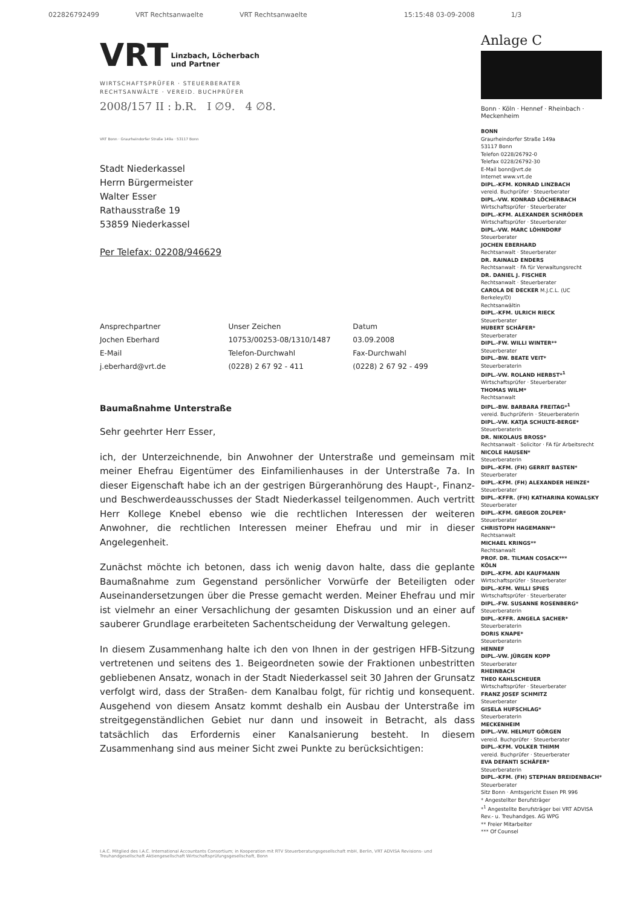022826792499 VRT Rechtsanwaelte VRT Rechtsanwaelte 15:15:48 03-09-2008 1/3
VRT Linzbach, Löcherbach
und Partner
WIRTSCHAFTSPRÜFER · STEUERBERATER
RECHTSANWÄLTE · VEREID. BUCHPRÜFER
2008/157 II : b.R. I ∅9. 4 ∅8.
VRT Bonn · Graurheindorfer Straße 149a · 53117 Bonn
Stadt Niederkassel
Herrn Bürgermeister
Walter Esser
Rathausstraße 19
53859 Niederkassel
Per Telefax: 02208/946629
| Ansprechpartner | Unser Zeichen | Datum |
| Jochen Eberhard | 10753/00253-08/1310/1487 | 03.09.2008 |
| E-Mail | Telefon-Durchwahl | Fax-Durchwahl |
| j.eberhard@vrt.de | (0228) 2 67 92 - 411 | (0228) 2 67 92 - 499 |
Baumaßnahme Unterstraße
Sehr geehrter Herr Esser,
ich, der Unterzeichnende, bin Anwohner der Unterstraße und gemeinsam mit meiner Ehefrau Eigentümer des Einfamilienhauses in der Unterstraße 7a. In dieser Eigenschaft habe ich an der gestrigen Bürgeranhörung des Haupt-, Finanz- und Beschwerdeausschusses der Stadt Niederkassel teilgenommen. Auch vertritt Herr Kollege Knebel ebenso wie die rechtlichen Interessen der weiteren Anwohner, die rechtlichen Interessen meiner Ehefrau und mir in dieser Angelegenheit.
Zunächst möchte ich betonen, dass ich wenig davon halte, dass die geplante Baumaßnahme zum Gegenstand persönlicher Vorwürfe der Beteiligten oder Auseinandersetzungen über die Presse gemacht werden. Meiner Ehefrau und mir ist vielmehr an einer Versachlichung der gesamten Diskussion und an einer auf sauberer Grundlage erarbeiteten Sachentscheidung der Verwaltung gelegen.
In diesem Zusammenhang halte ich den von Ihnen in der gestrigen HFB-Sitzung vertretenen und seitens des 1. Beigeordneten sowie der Fraktionen unbestritten gebliebenen Ansatz, wonach in der Stadt Niederkassel seit 30 Jahren der Grunsatz verfolgt wird, dass der Straßen- dem Kanalbau folgt, für richtig und konsequent. Ausgehend von diesem Ansatz kommt deshalb ein Ausbau der Unterstraße im streitgegenständlichen Gebiet nur dann und insoweit in Betracht, als dass tatsächlich das Erfordernis einer Kanalsanierung besteht. In diesem Zusammenhang sind aus meiner Sicht zwei Punkte zu berücksichtigen:
Anlage C
Bonn · Köln · Hennef · Rheinbach · Meckenheim
BONN
Graurheindorfer Straße 149a
53117 Bonn
Telefon 0228/26792-0
Telefax 0228/26792-30
E-Mail bonn@vrt.de
Internet www.vrt.de
DIPL.-KFM. KONRAD LINZBACH
vereid. Buchprüfer · Steuerberater
DIPL.-VW. KONRAD LÖCHERBACH
Wirtschaftsprüfer · Steuerberater
DIPL.-KFM. ALEXANDER SCHRÖDER
Wirtschaftsprüfer · Steuerberater
DIPL.-VW. MARC LÖHNDORF
Steuerberater
JOCHEN EBERHARD
Rechtsanwalt · Steuerberater
DR. RAINALD ENDERS
Rechtsanwalt · FA für Verwaltungsrecht
DR. DANIEL J. FISCHER
Rechtsanwalt · Steuerberater
CAROLA DE DECKER M.J.C.L. (UC Berkeley/D)
Rechtsanwältin
DIPL.-KFM. ULRICH RIECK
Steuerberater
HUBERT SCHÄFER*
Steuerberater
DIPL.-FW. WILLI WINTER**
Steuerberater
DIPL.-BW. BEATE VEIT*
Steuerberaterin
DIPL.-VW. ROLAND HERBST*<sup>1</sup>
Wirtschaftsprüfer · Steuerberater
THOMAS WILM*
Rechtsanwalt
DIPL.-BW. BARBARA FREITAG*<sup>1</sup>
vereid. Buchprüferin · Steuerberaterin
DIPL.-VW. KATJA SCHULTE-BERGE*
Steuerberaterin
DR. NIKOLAUS BROSS*
Rechtsanwalt · Solicitor · FA für Arbeitsrecht
NICOLE HAUSEN*
Steuerberaterin
DIPL.-KFM. (FH) GERRIT BASTEN*
Steuerberater
DIPL.-KFM. (FH) ALEXANDER HEINZE*
Steuerberater
DIPL.-KFFR. (FH) KATHARINA KOWALSKY
Steuerberater
DIPL.-KFM. GREGOR ZOLPER*
Steuerberater
CHRISTOPH HAGEMANN**
Rechtsanwalt
MICHAEL KRINGS**
Rechtsanwalt
PROF. DR. TILMAN COSACK***
KÖLN
DIPL.-KFM. ADI KAUFMANN
Wirtschaftsprüfer · Steuerberater
DIPL.-KFM. WILLI SPIES
Wirtschaftsprüfer · Steuerberater
DIPL.-FW. SUSANNE ROSENBERG*
Steuerberaterin
DIPL.-KFFR. ANGELA SACHER*
Steuerberaterin
DORIS KNAPE*
Steuerberaterin
HENNEF
DIPL.-VW. JÜRGEN KOPP
Steuerberater
RHEINBACH
THEO KAHLSCHEUER
Wirtschaftsprüfer · Steuerberater
FRANZ JOSEF SCHMITZ
Steuerberater
GISELA HUFSCHLAG*
Steuerberaterin
MECKENHEIM
DIPL.-VW. HELMUT GÖRGEN
vereid. Buchprüfer · Steuerberater
DIPL.-KFM. VOLKER THIMM
vereid. Buchprüfer · Steuerberater
EVA DEFANTI SCHÄFER*
Steuerberaterin
DIPL.-KFM. (FH) STEPHAN BREIDENBACH*
Steuerberater
Sitz Bonn · Amtsgericht Essen PR 996
* Angestellter Berufsträger
*<sup>1</sup> Angestellte Berufsträger bei VRT ADVISA Rev.- u. Treuhandges. AG WPG
** Freier Mitarbeiter
*** Of Counsel
I.A.C. Mitglied des I.A.C. International Accountants Consortium; in Kooperation mit RTV Steuerberatungsgesellschaft mbH, Berlin, VRT ADVISA Revisions- und Treuhandgesellschaft Aktiengesellschaft Wirtschaftsprüfungsgesellschaft, Bonn